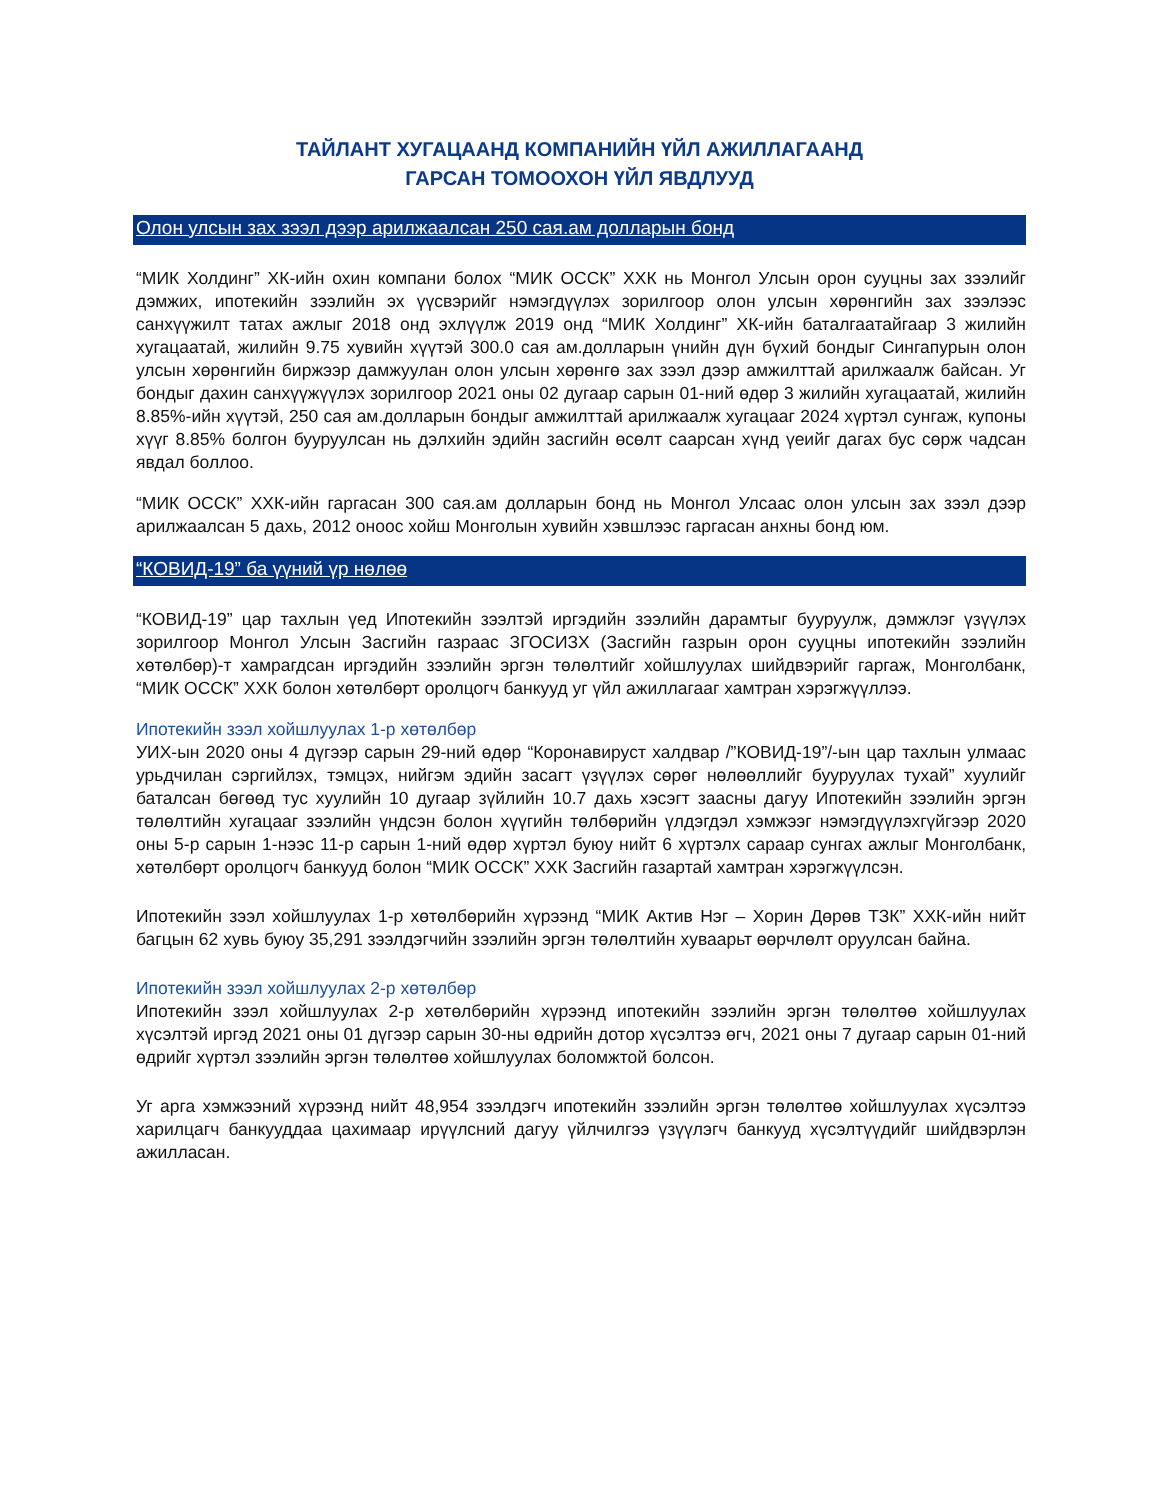ТАЙЛАНТ ХУГАЦААНД КОМПАНИЙН ҮЙЛ АЖИЛЛАГААНД
ГАРСАН ТОМООХОН ҮЙЛ ЯВДЛУУД
Олон улсын зах зээл дээр арилжаалсан 250 сая.ам долларын бонд
“МИК Холдинг” ХК-ийн охин компани болох “МИК ОССК” ХХК нь Монгол Улсын орон сууцны зах зээлийг дэмжих, ипотекийн зээлийн эх үүсвэрийг нэмэгдүүлэх зорилгоор олон улсын хөрөнгийн зах зээлээс санхүүжилт татах ажлыг 2018 онд эхлүүлж 2019 онд “МИК Холдинг” ХК-ийн баталгаатайгаар 3 жилийн хугацаатай, жилийн 9.75 хувийн хүүтэй 300.0 сая ам.долларын үнийн дүн бүхий бондыг Сингапурын олон улсын хөрөнгийн биржээр дамжуулан олон улсын хөрөнгө зах зээл дээр амжилттай арилжаалж байсан. Уг бондыг дахин санхүүжүүлэх зорилгоор 2021 оны 02 дугаар сарын 01-ний өдөр 3 жилийн хугацаатай, жилийн 8.85%-ийн хүүтэй, 250 сая ам.долларын бондыг амжилттай арилжаалж хугацааг 2024 хүртэл сунгаж, купоны хүүг 8.85% болгон бууруулсан нь дэлхийн эдийн засгийн өсөлт саарсан хүнд үеийг дагах бус сөрж чадсан явдал боллоо.
“МИК ОССК” ХХК-ийн гаргасан 300 сая.ам долларын бонд нь Монгол Улсаас олон улсын зах зээл дээр арилжаалсан 5 дахь, 2012 оноос хойш Монголын хувийн хэвшлээс гаргасан анхны бонд юм.
“КОВИД-19” ба үүний үр нөлөө
“КОВИД-19” цар тахлын үед Ипотекийн зээлтэй иргэдийн зээлийн дарамтыг бууруулж, дэмжлэг үзүүлэх зорилгоор Монгол Улсын Засгийн газраас ЗГОСИЗХ (Засгийн газрын орон сууцны ипотекийн зээлийн хөтөлбөр)-т хамрагдсан иргэдийн зээлийн эргэн төлөлтийг хойшлуулах шийдвэрийг гаргаж, Монголбанк, “МИК ОССК” ХХК болон хөтөлбөрт оролцогч банкууд уг үйл ажиллагааг хамтран хэрэгжүүллээ.
Ипотекийн зээл хойшлуулах 1-р хөтөлбөр
УИХ-ын 2020 оны 4 дүгээр сарын 29-ний өдөр “Коронавируст халдвар /”КОВИД-19”/-ын цар тахлын улмаас урьдчилан сэргийлэх, тэмцэх, нийгэм эдийн засагт үзүүлэх сөрөг нөлөөллийг бууруулах тухай” хуулийг баталсан бөгөөд тус хуулийн 10 дугаар зүйлийн 10.7 дахь хэсэгт заасны дагуу Ипотекийн зээлийн эргэн төлөлтийн хугацааг зээлийн үндсэн болон хүүгийн төлбөрийн үлдэгдэл хэмжээг нэмэгдүүлэхгүйгээр 2020 оны 5-р сарын 1-нээс 11-р сарын 1-ний өдөр хүртэл буюу нийт 6 хүртэлх сараар сунгах ажлыг Монголбанк, хөтөлбөрт оролцогч банкууд болон “МИК ОССК” ХХК Засгийн газартай хамтран хэрэгжүүлсэн.
Ипотекийн зээл хойшлуулах 1-р хөтөлбөрийн хүрээнд “МИК Актив Нэг – Хорин Дөрөв ТЗК” ХХК-ийн нийт багцын 62 хувь буюу 35,291 зээлдэгчийн зээлийн эргэн төлөлтийн хуваарьт өөрчлөлт оруулсан байна.
Ипотекийн зээл хойшлуулах 2-р хөтөлбөр
Ипотекийн зээл хойшлуулах 2-р хөтөлбөрийн хүрээнд ипотекийн зээлийн эргэн төлөлтөө хойшлуулах хүсэлтэй иргэд 2021 оны 01 дүгээр сарын 30-ны өдрийн дотор хүсэлтээ өгч, 2021 оны 7 дугаар сарын 01-ний өдрийг хүртэл зээлийн эргэн төлөлтөө хойшлуулах боломжтой болсон.
Уг арга хэмжээний хүрээнд нийт 48,954 зээлдэгч ипотекийн зээлийн эргэн төлөлтөө хойшлуулах хүсэлтээ харилцагч банкууддаа цахимаар ирүүлсний дагуу үйлчилгээ үзүүлэгч банкууд хүсэлтүүдийг шийдвэрлэн ажилласан.